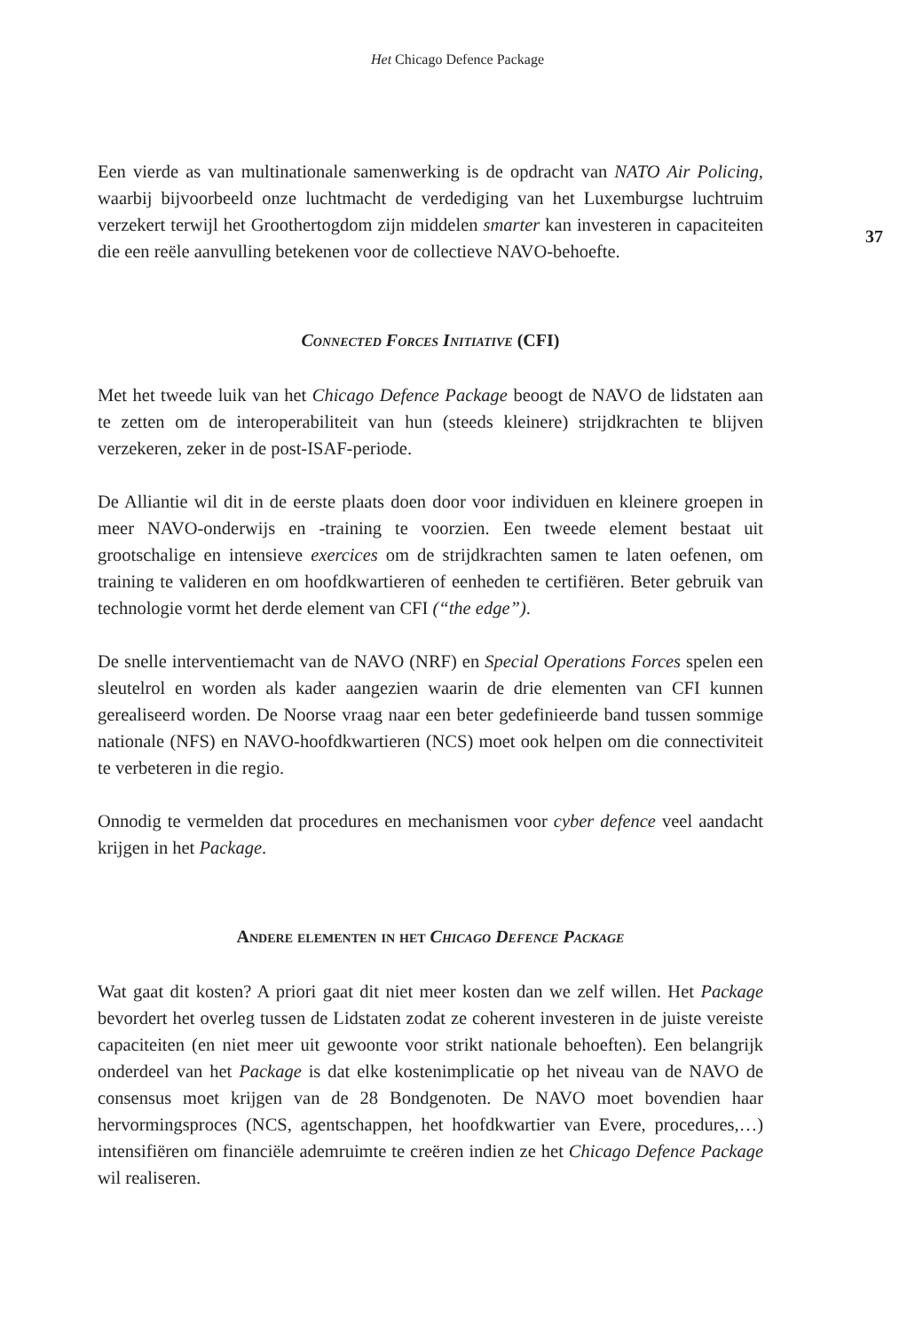Het Chicago Defence Package
37
Een vierde as van multinationale samenwerking is de opdracht van NATO Air Policing, waarbij bijvoorbeeld onze luchtmacht de verdediging van het Luxemburgse luchtruim verzekert terwijl het Groothertogdom zijn middelen smarter kan investeren in capaciteiten die een reële aanvulling betekenen voor de collectieve NAVO-behoefte.
Connected Forces Initiative (CFI)
Met het tweede luik van het Chicago Defence Package beoogt de NAVO de lidstaten aan te zetten om de interoperabiliteit van hun (steeds kleinere) strijdkrachten te blijven verzekeren, zeker in de post-ISAF-periode.
De Alliantie wil dit in de eerste plaats doen door voor individuen en kleinere groepen in meer NAVO-onderwijs en -training te voorzien. Een tweede element bestaat uit grootschalige en intensieve exercices om de strijdkrachten samen te laten oefenen, om training te valideren en om hoofdkwartieren of eenheden te certifiëren. Beter gebruik van technologie vormt het derde element van CFI (“the edge”).
De snelle interventiemacht van de NAVO (NRF) en Special Operations Forces spelen een sleutelrol en worden als kader aangezien waarin de drie elementen van CFI kunnen gerealiseerd worden. De Noorse vraag naar een beter gedefinieerde band tussen sommige nationale (NFS) en NAVO-hoofdkwartieren (NCS) moet ook helpen om die connectiviteit te verbeteren in die regio.
Onnodig te vermelden dat procedures en mechanismen voor cyber defence veel aandacht krijgen in het Package.
Andere elementen in het Chicago Defence Package
Wat gaat dit kosten? A priori gaat dit niet meer kosten dan we zelf willen. Het Package bevordert het overleg tussen de Lidstaten zodat ze coherent investeren in de juiste vereiste capaciteiten (en niet meer uit gewoonte voor strikt nationale behoeften). Een belangrijk onderdeel van het Package is dat elke kostenimplicatie op het niveau van de NAVO de consensus moet krijgen van de 28 Bondgenoten. De NAVO moet bovendien haar hervormingsproces (NCS, agentschappen, het hoofdkwartier van Evere, procedures,…) intensifiëren om financiële ademruimte te creëren indien ze het Chicago Defence Package wil realiseren.